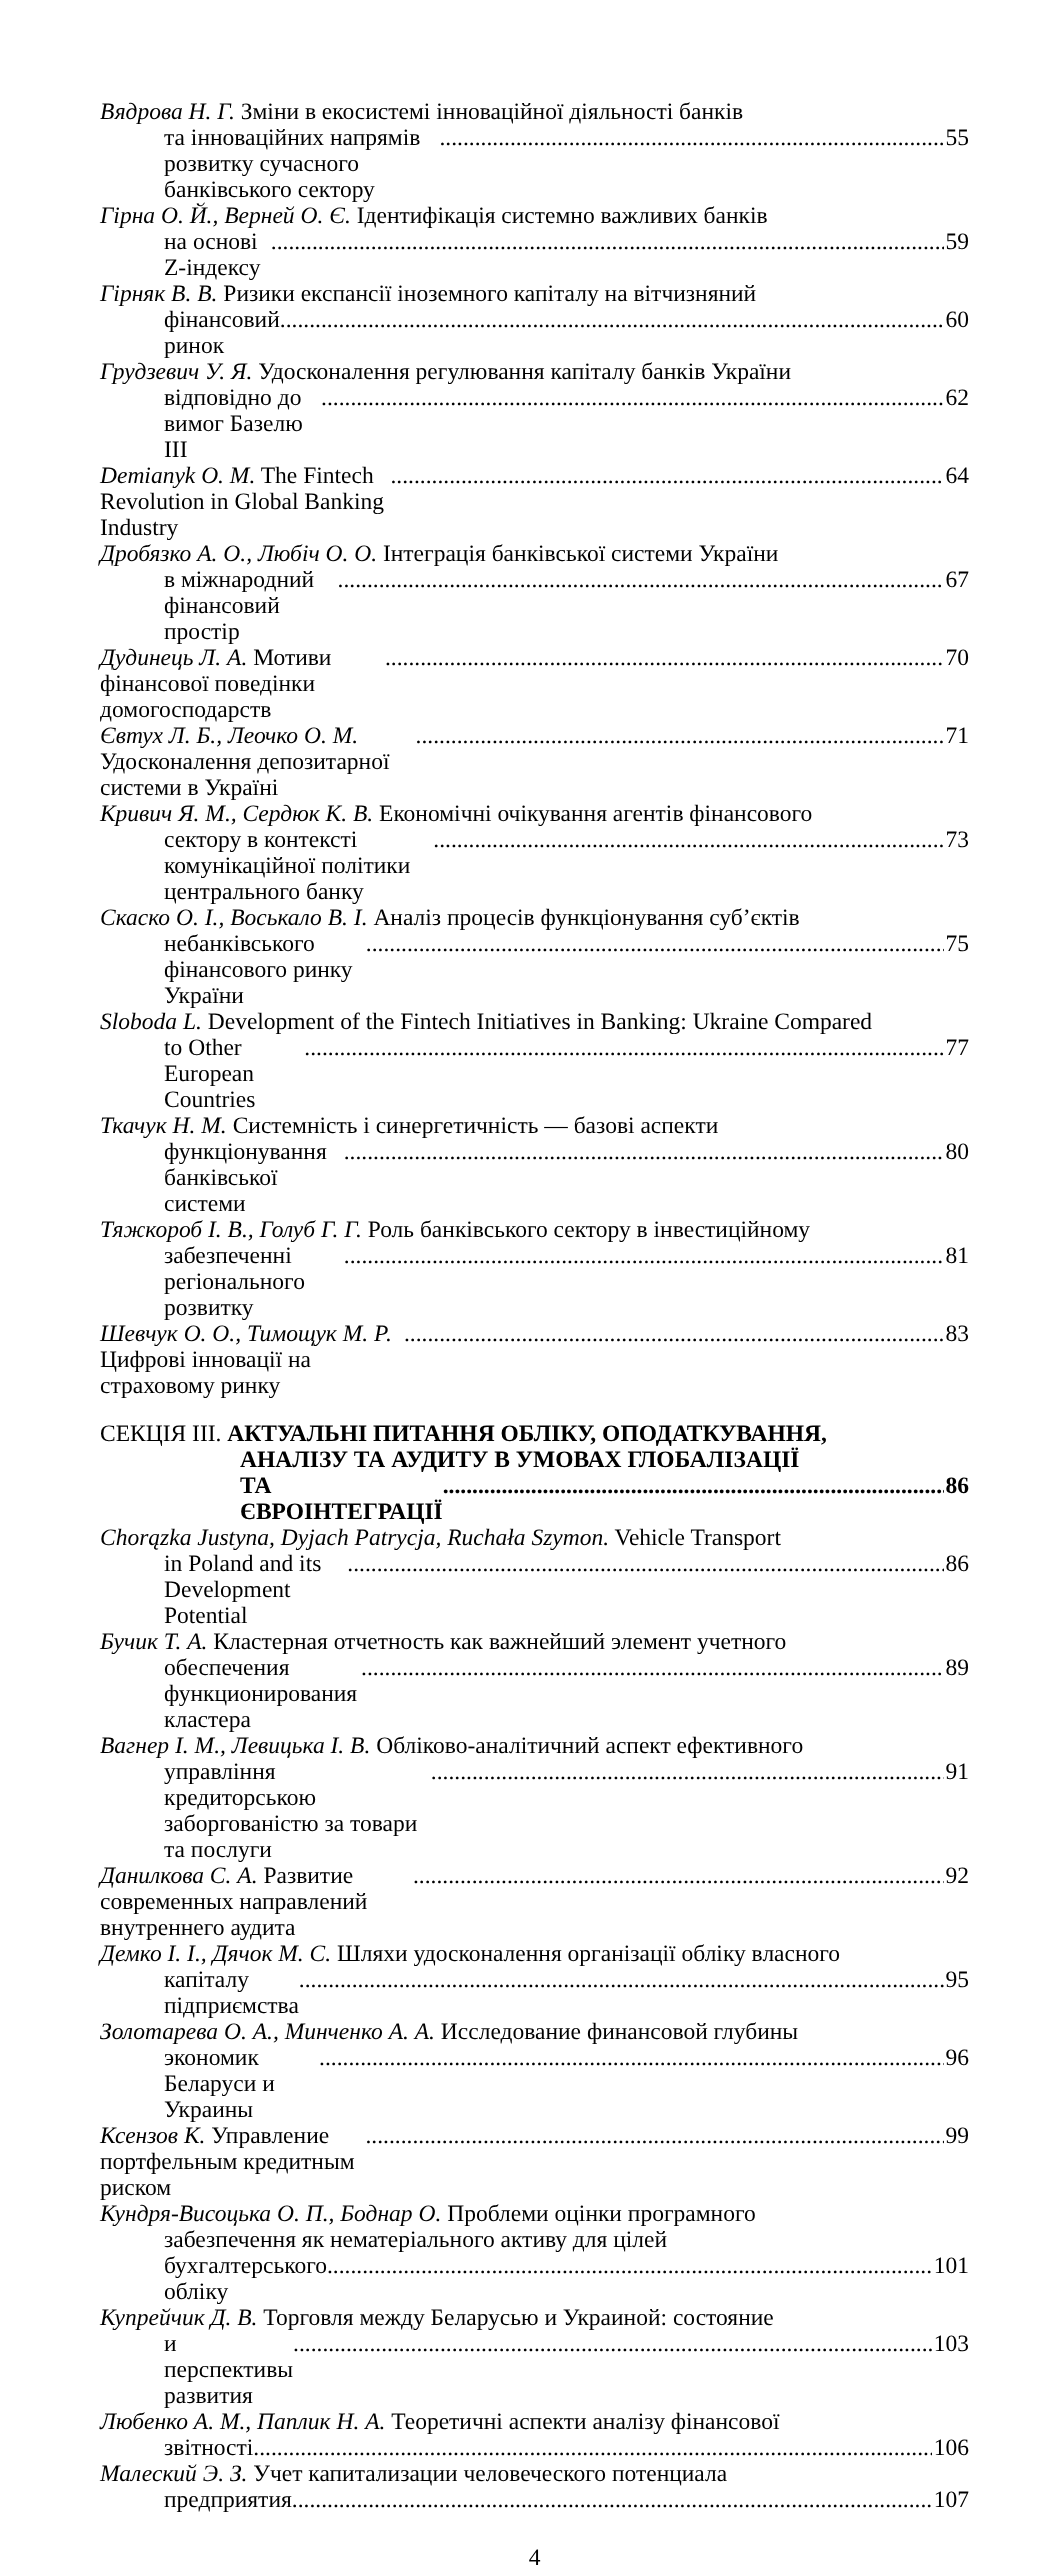Вядрова Н. Г. Зміни в екосистемі інноваційної діяльності банків
та інноваційних напрямів розвитку сучасного банківського сектору 55
Гірна О. Й., Верней О. Є. Ідентифікація системно важливих банків
на основі Z-індексу 59
Гірняк В. В. Ризики експансії іноземного капіталу на вітчизняний
фінансовий ринок 60
Грудзевич У. Я. Удосконалення регулювання капіталу банків України
відповідно до вимог Базелю III 62
Demianyk O. M. The Fintech Revolution in Global Banking Industry 64
Дробязко А. О., Любіч О. О. Інтеграція банківської системи України
в міжнародний фінансовий простір 67
Дудинець Л. А. Мотиви фінансової поведінки домогосподарств 70
Євтух Л. Б., Леочко О. М. Удосконалення депозитарної системи в Україні 71
Кривич Я. М., Сердюк К. В. Економічні очікування агентів фінансового
сектору в контексті комунікаційної політики центрального банку 73
Скаско О. І., Воськало В. І. Аналіз процесів функціонування суб’єктів
небанківського фінансового ринку України 75
Sloboda L. Development of the Fintech Initiatives in Banking: Ukraine Compared
to Other European Countries 77
Ткачук Н. М. Системність і синергетичність — базові аспекти
функціонування банківської системи 80
Тяжкороб І. В., Голуб Г. Г. Роль банківського сектору в інвестиційному
забезпеченні регіонального розвитку 81
Шевчук О. О., Тимощук М. Р. Цифрові інновації на страховому ринку 83
СЕКЦІЯ III. АКТУАЛЬНІ ПИТАННЯ ОБЛІКУ, ОПОДАТКУВАННЯ,
АНАЛІЗУ ТА АУДИТУ В УМОВАХ ГЛОБАЛІЗАЦІЇ
ТА ЄВРОІНТЕГРАЦІЇ 86
Chorązka Justyna, Dyjach Patrycja, Ruchała Szymon. Vehicle Transport
in Poland and its Development Potential 86
Бучик Т. А. Кластерная отчетность как важнейший элемент учетного
обеспечения функционирования кластера 89
Вагнер І. М., Левицька І. В. Обліково-аналітичний аспект ефективного
управління кредиторською заборгованістю за товари та послуги 91
Данилкова С. А. Развитие современных направлений внутреннего аудита 92
Демко І. І., Дячок М. С. Шляхи удосконалення організації обліку власного
капіталу підприємства 95
Золотарева О. А., Минченко А. А. Исследование финансовой глубины
экономик Беларуси и Украины 96
Ксензов К. Управление портфельным кредитным риском 99
Кундря-Висоцька О. П., Боднар О. Проблеми оцінки програмного
забезпечення як нематеріального активу для цілей
бухгалтерського обліку 101
Купрейчик Д. В. Торговля между Беларусью и Украиной: состояние
и перспективы развития 103
Любенко А. М., Паплик Н. А. Теоретичні аспекти аналізу фінансової
звітності 106
Малеский Э. З. Учет капитализации человеческого потенциала
предприятия 107
4